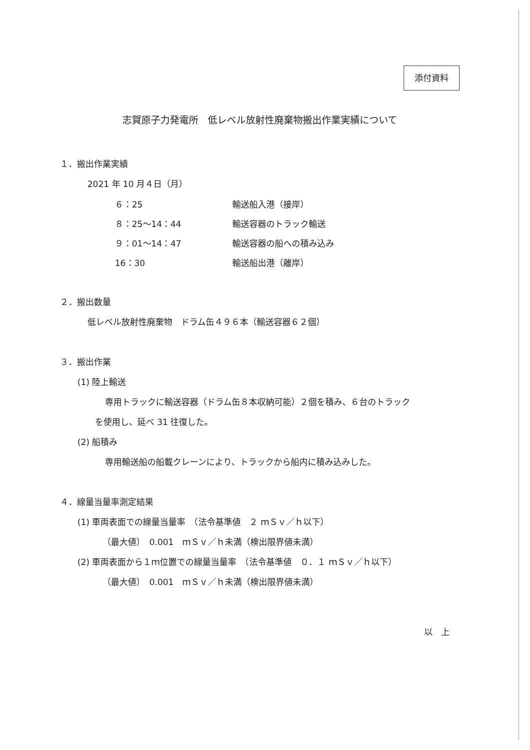添付資料
志賀原子力発電所　低レベル放射性廃棄物搬出作業実績について
１．搬出作業実績
2021 年 10 月４日（月）
| ６：25 | 輸送船入港（接岸） |
| ８：25～14：44 | 輸送容器のトラック輸送 |
| ９：01～14：47 | 輸送容器の船への積み込み |
| 16：30 | 輸送船出港（離岸） |
２．搬出数量
低レベル放射性廃棄物　ドラム缶４９６本（輸送容器６２個）
３．搬出作業
(1) 陸上輸送
専用トラックに輸送容器（ドラム缶８本収納可能）２個を積み、６台のトラック
を使用し、延べ 31 往復した。
(2) 船積み
専用輸送船の船載クレーンにより、トラックから船内に積み込みした。
４．線量当量率測定結果
(1) 車両表面での線量当量率　（法令基準値　２ ｍＳｖ／ｈ以下）
（最大値）　0.001　ｍＳｖ／ｈ未満（検出限界値未満）
(2) 車両表面から１ｍ位置での線量当量率　（法令基準値　０．１ ｍＳｖ／ｈ以下）
（最大値）　0.001　ｍＳｖ／ｈ未満（検出限界値未満）
以　上